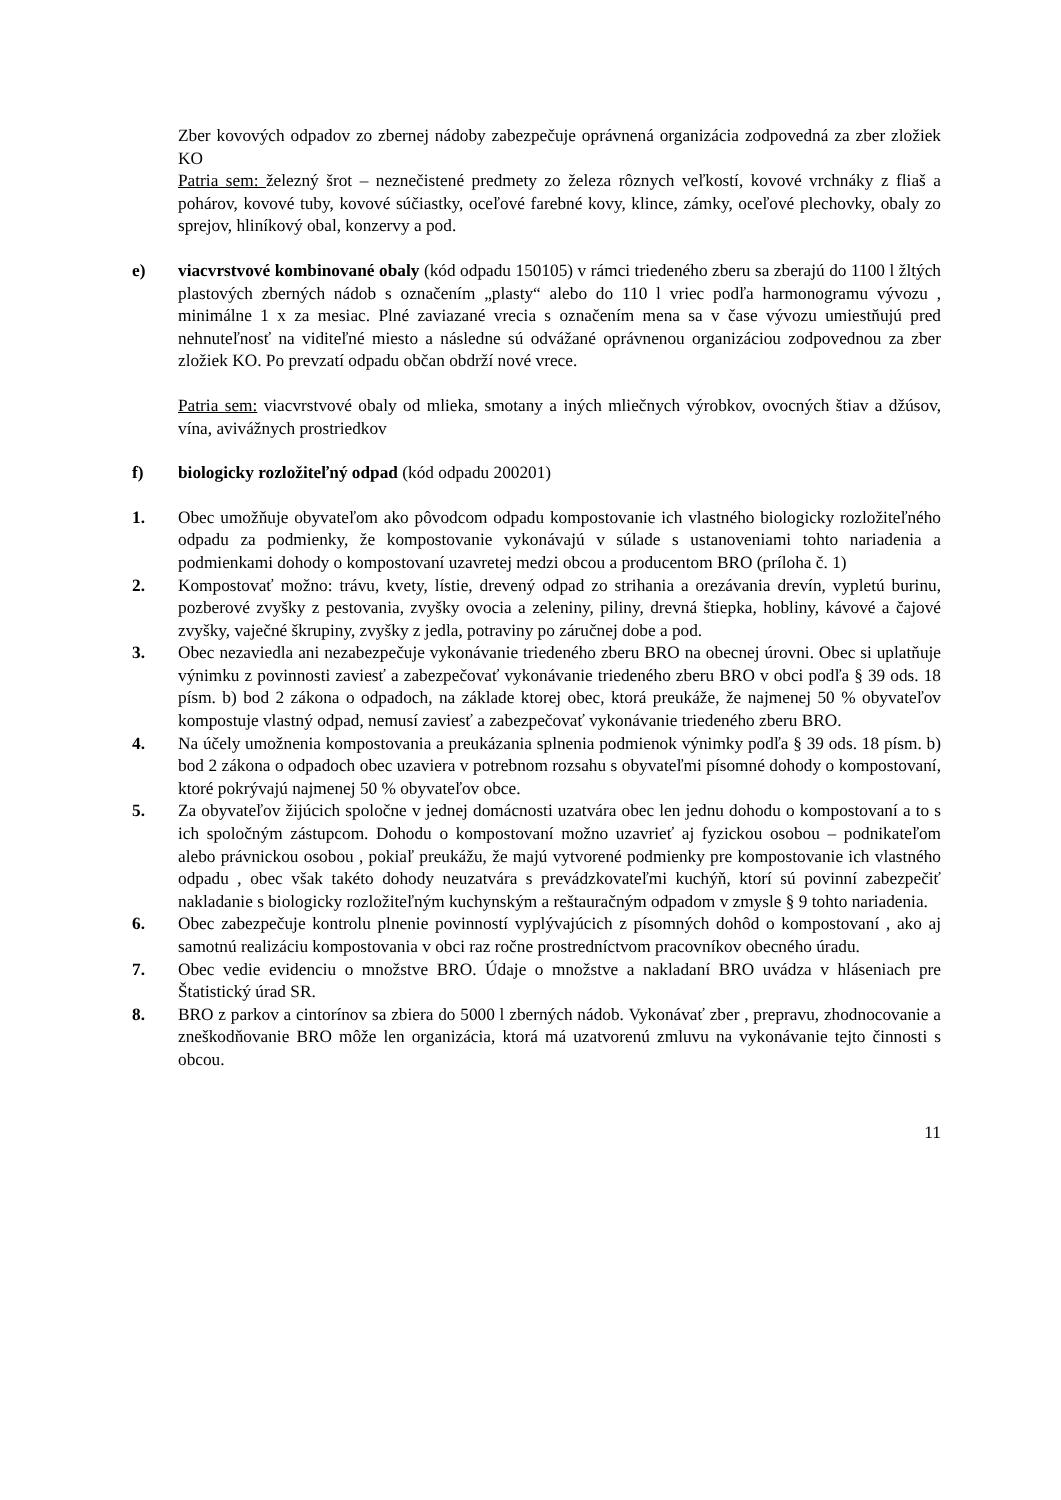Zber kovových odpadov zo zbernej nádoby zabezpečuje oprávnená organizácia zodpovedná za zber zložiek KO
Patria sem: železný šrot – neznečistené predmety zo železa rôznych veľkostí, kovové vrchnáky z fliaš a pohárov, kovové tuby, kovové súčiastky, oceľové farebné kovy, klince, zámky, oceľové plechovky, obaly zo sprejov, hliníkový obal, konzervy a pod.
e) viacvrstvové kombinované obaly (kód odpadu 150105) v rámci triedeného zberu sa zberajú do 1100 l žltých plastových zberných nádob s označením „plasty“ alebo do 110 l vriec podľa harmonogramu vývozu , minimálne 1 x za mesiac. Plné zaviazané vrecia s označením mena sa v čase vývozu umiestňujú pred nehnuteľnosť na viditeľné miesto a následne sú odvážané oprávnenou organizáciou zodpovednou za zber zložiek KO. Po prevzatí odpadu občan obdrží nové vrece.
Patria sem: viacvrstvové obaly od mlieka, smotany a iných mliečnych výrobkov, ovocných štiav a džúsov, vína, avivážnych prostriedkov
f) biologicky rozložiteľný odpad (kód odpadu 200201)
1. Obec umožňuje obyvateľom ako pôvodcom odpadu kompostovanie ich vlastného biologicky rozložiteľného odpadu za podmienky, že kompostovanie vykonávajú v súlade s ustanoveniami tohto nariadenia a podmienkami dohody o kompostovaní uzavretej medzi obcou a producentom BRO (príloha č. 1)
2. Kompostovať možno: trávu, kvety, lístie, drevený odpad zo strihania a orezávania drevín, vypletú burinu, pozberové zvyšky z pestovania, zvyšky ovocia a zeleniny, piliny, drevná štiepka, hobliny, kávové a čajové zvyšky, vaječné škrupiny, zvyšky z jedla, potraviny po záručnej dobe a pod.
3. Obec nezaviedla ani nezabezpečuje vykonávanie triedeného zberu BRO na obecnej úrovni. Obec si uplatňuje výnimku z povinnosti zaviesť a zabezpečovať vykonávanie triedeného zberu BRO v obci podľa § 39 ods. 18 písm. b) bod 2 zákona o odpadoch, na základe ktorej obec, ktorá preukáže, že najmenej 50 % obyvateľov kompostuje vlastný odpad, nemusí zaviesť a zabezpečovať vykonávanie triedeného zberu BRO.
4. Na účely umožnenia kompostovania a preukázania splnenia podmienok výnimky podľa § 39 ods. 18 písm. b) bod 2 zákona o odpadoch obec uzaviera v potrebnom rozsahu s obyvateľmi písomné dohody o kompostovaní, ktoré pokrývajú najmenej 50 % obyvateľov obce.
5. Za obyvateľov žijúcich spoločne v jednej domácnosti uzatvára obec len jednu dohodu o kompostovaní a to s ich spoločným zástupcom. Dohodu o kompostovaní možno uzavrieť aj fyzickou osobou – podnikateľom alebo právnickou osobou , pokiaľ preukážu, že majú vytvorené podmienky pre kompostovanie ich vlastného odpadu , obec však takéto dohody neuzatvára s prevádzkovateľmi kuchýň, ktorí sú povinní zabezpečiť nakladanie s biologicky rozložiteľným kuchynským a reštauračným odpadom v zmysle § 9 tohto nariadenia.
6. Obec zabezpečuje kontrolu plnenie povinností vyplývajúcich z písomných dohôd o kompostovaní , ako aj samotnú realizáciu kompostovania v obci raz ročne prostredníctvom pracovníkov obecného úradu.
7. Obec vedie evidenciu o množstve BRO. Údaje o množstve a nakladaní BRO uvádza v hláseniach pre Štatistický úrad SR.
8. BRO z parkov a cintorínov sa zbiera do 5000 l zberných nádob. Vykonávať zber , prepravu, zhodnocovanie a zneškodňovanie BRO môže len organizácia, ktorá má uzatvorenú zmluvu na vykonávanie tejto činnosti s obcou.
11